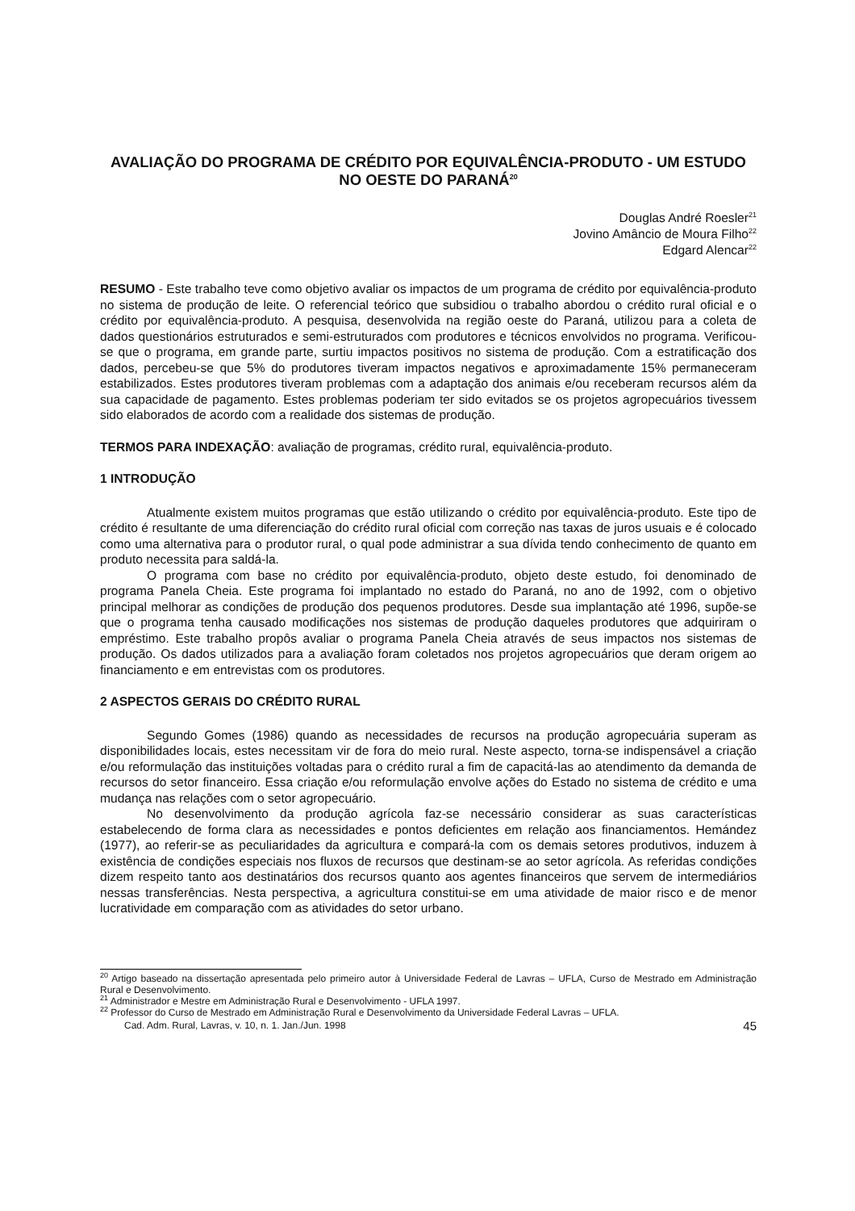AVALIAÇÃO DO PROGRAMA DE CRÉDITO POR EQUIVALÊNCIA-PRODUTO - UM ESTUDO NO OESTE DO PARANÁ<sup>20</sup>
Douglas André Roesler<sup>21</sup>
Jovino Amâncio de Moura Filho<sup>22</sup>
Edgard Alencar<sup>22</sup>
RESUMO - Este trabalho teve como objetivo avaliar os impactos de um programa de crédito por equivalência-produto no sistema de produção de leite. O referencial teórico que subsidiou o trabalho abordou o crédito rural oficial e o crédito por equivalência-produto. A pesquisa, desenvolvida na região oeste do Paraná, utilizou para a coleta de dados questionários estruturados e semi-estruturados com produtores e técnicos envolvidos no programa. Verificou-se que o programa, em grande parte, surtiu impactos positivos no sistema de produção. Com a estratificação dos dados, percebeu-se que 5% do produtores tiveram impactos negativos e aproximadamente 15% permaneceram estabilizados. Estes produtores tiveram problemas com a adaptação dos animais e/ou receberam recursos além da sua capacidade de pagamento. Estes problemas poderiam ter sido evitados se os projetos agropecuários tivessem sido elaborados de acordo com a realidade dos sistemas de produção.
TERMOS PARA INDEXAÇÃO: avaliação de programas, crédito rural, equivalência-produto.
1 INTRODUÇÃO
Atualmente existem muitos programas que estão utilizando o crédito por equivalência-produto. Este tipo de crédito é resultante de uma diferenciação do crédito rural oficial com correção nas taxas de juros usuais e é colocado como uma alternativa para o produtor rural, o qual pode administrar a sua dívida tendo conhecimento de quanto em produto necessita para saldá-la.
O programa com base no crédito por equivalência-produto, objeto deste estudo, foi denominado de programa Panela Cheia. Este programa foi implantado no estado do Paraná, no ano de 1992, com o objetivo principal melhorar as condições de produção dos pequenos produtores. Desde sua implantação até 1996, supõe-se que o programa tenha causado modificações nos sistemas de produção daqueles produtores que adquiriram o empréstimo. Este trabalho propôs avaliar o programa Panela Cheia através de seus impactos nos sistemas de produção. Os dados utilizados para a avaliação foram coletados nos projetos agropecuários que deram origem ao financiamento e em entrevistas com os produtores.
2 ASPECTOS GERAIS DO CRÉDITO RURAL
Segundo Gomes (1986) quando as necessidades de recursos na produção agropecuária superam as disponibilidades locais, estes necessitam vir de fora do meio rural. Neste aspecto, torna-se indispensável a criação e/ou reformulação das instituições voltadas para o crédito rural a fim de capacitá-las ao atendimento da demanda de recursos do setor financeiro. Essa criação e/ou reformulação envolve ações do Estado no sistema de crédito e uma mudança nas relações com o setor agropecuário.
No desenvolvimento da produção agrícola faz-se necessário considerar as suas características estabelecendo de forma clara as necessidades e pontos deficientes em relação aos financiamentos. Hemández (1977), ao referir-se as peculiaridades da agricultura e compará-la com os demais setores produtivos, induzem à existência de condições especiais nos fluxos de recursos que destinam-se ao setor agrícola. As referidas condições dizem respeito tanto aos destinatários dos recursos quanto aos agentes financeiros que servem de intermediários nessas transferências. Nesta perspectiva, a agricultura constitui-se em uma atividade de maior risco e de menor lucratividade em comparação com as atividades do setor urbano.
<sup>20</sup> Artigo baseado na dissertação apresentada pelo primeiro autor à Universidade Federal de Lavras – UFLA, Curso de Mestrado em Administração Rural e Desenvolvimento.
<sup>21</sup> Administrador e Mestre em Administração Rural e Desenvolvimento - UFLA 1997.
<sup>22</sup> Professor do Curso de Mestrado em Administração Rural e Desenvolvimento da Universidade Federal Lavras – UFLA.
Cad. Adm. Rural, Lavras, v. 10, n. 1. Jan./Jun. 1998 45